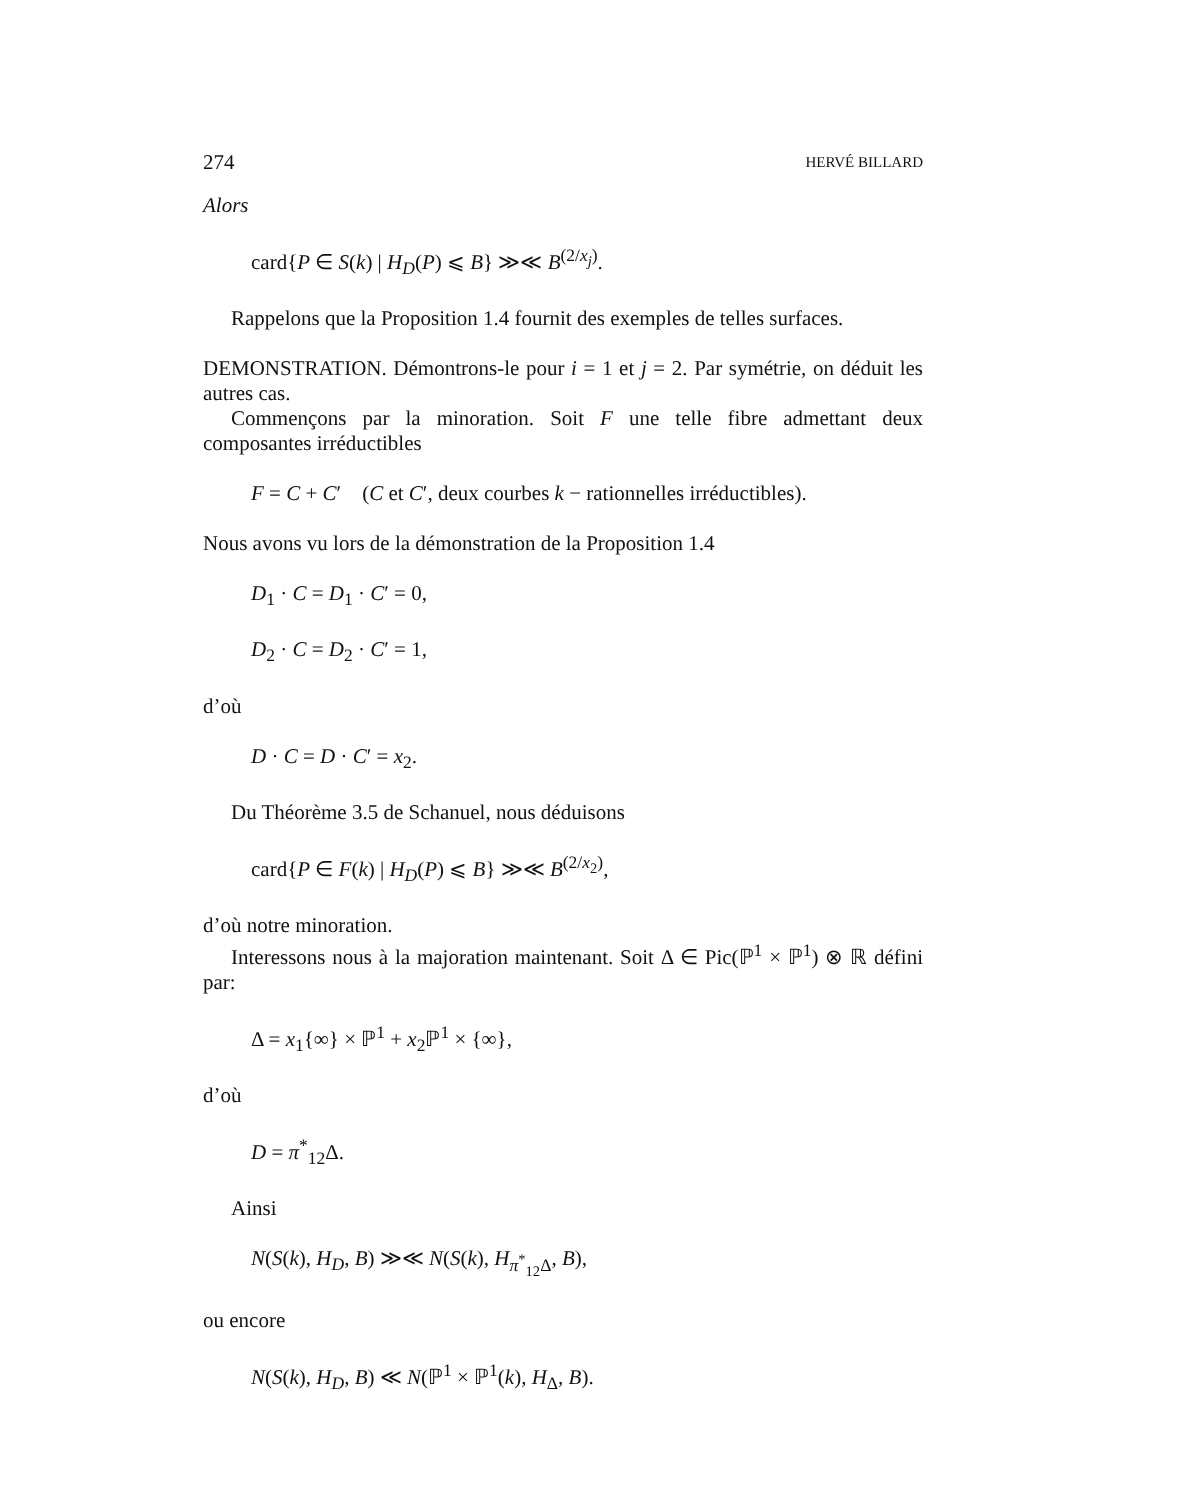274 HERVÉ BILLARD
Alors
card{P ∈ S(k) | H<sub>D</sub>(P) ⩽ B} ≫≪ B<sup>(2/x<sub>j</sub>)</sup>.
Rappelons que la Proposition 1.4 fournit des exemples de telles surfaces.
DEMONSTRATION. Démontrons-le pour i = 1 et j = 2. Par symétrie, on déduit les autres cas.
Commençons par la minoration. Soit F une telle fibre admettant deux composantes irréductibles
F = C + C′ (C et C′, deux courbes k − rationnelles irréductibles).
Nous avons vu lors de la démonstration de la Proposition 1.4
D<sub>1</sub> · C = D<sub>1</sub> · C′ = 0,
D<sub>2</sub> · C = D<sub>2</sub> · C′ = 1,
d’où
D · C = D · C′ = x<sub>2</sub>.
Du Théorème 3.5 de Schanuel, nous déduisons
card{P ∈ F(k) | H<sub>D</sub>(P) ⩽ B} ≫≪ B<sup>(2/x<sub>2</sub>)</sup>,
d’où notre minoration.
Interessons nous à la majoration maintenant. Soit Δ ∈ Pic(ℙ<sup>1</sup> × ℙ<sup>1</sup>) ⊗ ℝ défini par:
Δ = x<sub>1</sub>{∞} × ℙ<sup>1</sup> + x<sub>2</sub>ℙ<sup>1</sup> × {∞},
d’où
D = π<sup>*</sup><sub>12</sub>Δ.
Ainsi
N(S(k), H<sub>D</sub>, B) ≫≪ N(S(k), H<sub>π<sup>*</sup><sub>12</sub>Δ</sub>, B),
ou encore
N(S(k), H<sub>D</sub>, B) ≪ N(ℙ<sup>1</sup> × ℙ<sup>1</sup>(k), H<sub>Δ</sub>, B).